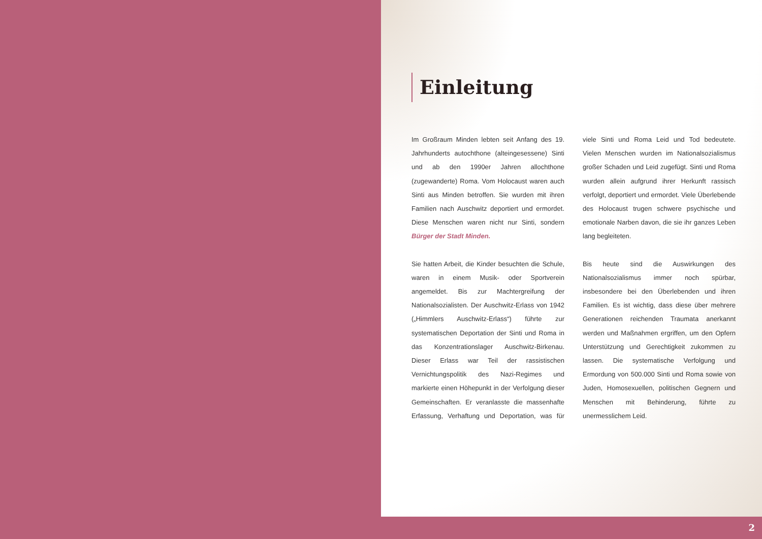Einleitung
Im Großraum Minden lebten seit Anfang des 19. Jahrhunderts autochthone (alteingesessene) Sinti und ab den 1990er Jahren allochthone (zugewanderte) Roma. Vom Holocaust waren auch Sinti aus Minden betroffen. Sie wurden mit ihren Familien nach Auschwitz deportiert und ermordet. Diese Menschen waren nicht nur Sinti, sondern Bürger der Stadt Minden.
Sie hatten Arbeit, die Kinder besuchten die Schule, waren in einem Musik- oder Sportverein angemeldet. Bis zur Machtergreifung der Nationalsozialisten. Der Auschwitz-Erlass von 1942 („Himmlers Auschwitz-Erlass“) führte zur systematischen Deportation der Sinti und Roma in das Konzentrationslager Auschwitz-Birkenau. Dieser Erlass war Teil der rassistischen Vernichtungspolitik des Nazi-Regimes und markierte einen Höhepunkt in der Verfolgung dieser Gemeinschaften. Er veranlasste die massenhafte Erfassung, Verhaftung und Deportation, was für viele Sinti und Roma Leid und Tod bedeutete. Vielen Menschen wurden im Nationalsozialismus großer Schaden und Leid zugefügt. Sinti und Roma wurden allein aufgrund ihrer Herkunft rassisch verfolgt, deportiert und ermordet. Viele Überlebende des Holocaust trugen schwere psychische und emotionale Narben davon, die sie ihr ganzes Leben lang begleiteten.
Bis heute sind die Auswirkungen des Nationalsozialismus immer noch spürbar, insbesondere bei den Überlebenden und ihren Familien. Es ist wichtig, dass diese über mehrere Generationen reichenden Traumata anerkannt werden und Maßnahmen ergriffen, um den Opfern Unterstützung und Gerechtigkeit zukommen zu lassen. Die systematische Verfolgung und Ermordung von 500.000 Sinti und Roma sowie von Juden, Homosexuellen, politischen Gegnern und Menschen mit Behinderung, führte zu unermesslichem Leid.
2